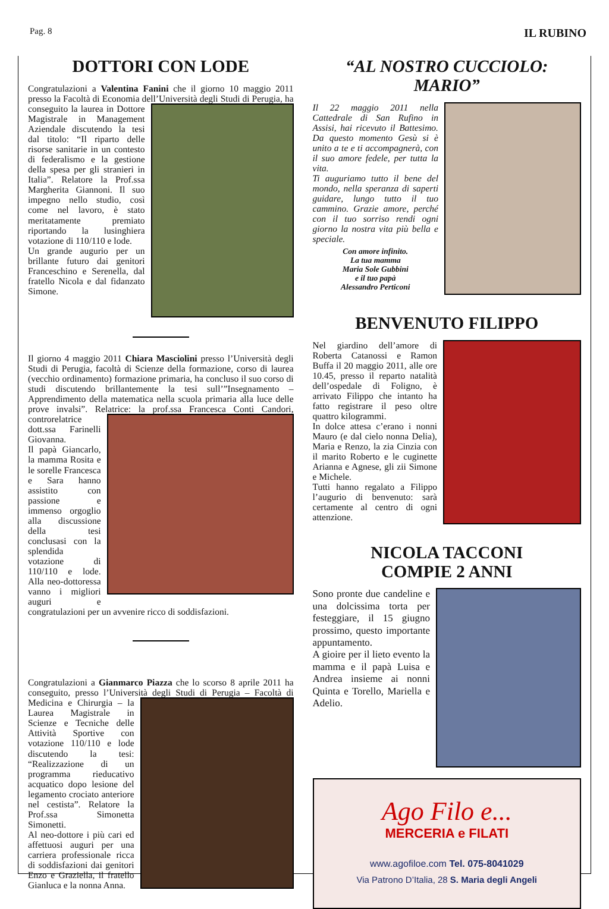Pag. 8 IL RUBINO
DOTTORI CON LODE
Congratulazioni a Valentina Fanini che il giorno 10 maggio 2011 presso la Facoltà di Economia dell’Università degli Studi di Perugia, ha conseguito la laurea in Dottore Magistrale in Management Aziendale discutendo la tesi dal titolo: “Il riparto delle risorse sanitarie in un contesto di federalismo e la gestione della spesa per gli stranieri in Italia”. Relatore la Prof.ssa Margherita Giannoni. Il suo impegno nello studio, così come nel lavoro, è stato meritatamente premiato riportando la lusinghiera votazione di 110/110 e lode.
Un grande augurio per un brillante futuro dai genitori Franceschino e Serenella, dal fratello Nicola e dal fidanzato Simone.
Il giorno 4 maggio 2011 Chiara Masciolini presso l’Università degli Studi di Perugia, facoltà di Scienze della formazione, corso di laurea (vecchio ordinamento) formazione primaria, ha concluso il suo corso di studi discutendo brillantemente la tesi sull’”Insegnamento – Apprendimento della matematica nella scuola primaria alla luce delle prove invalsi”. Relatrice: la prof.ssa Francesca Conti Candori, controrelatrice dott.ssa Farinelli Giovanna.
Il papà Giancarlo, la mamma Rosita e le sorelle Francesca e Sara hanno assistito con passione e immenso orgoglio alla discussione della tesi conclusasi con la splendida votazione di 110/110 e lode. Alla neo-dottoressa vanno i migliori auguri e congratulazioni per un avvenire ricco di soddisfazioni.
Congratulazioni a Gianmarco Piazza che lo scorso 8 aprile 2011 ha conseguito, presso l’Università degli Studi di Perugia – Facoltà di Medicina e Chirurgia – la Laurea Magistrale in Scienze e Tecniche delle Attività Sportive con votazione 110/110 e lode discutendo la tesi: “Realizzazione di un programma rieducativo acquatico dopo lesione del legamento crociato anteriore nel cestista”. Relatore la Prof.ssa Simonetta Simonetti.
Al neo-dottore i più cari ed affettuosi auguri per una carriera professionale ricca di soddisfazioni dai genitori Enzo e Graziella, il fratello Gianluca e la nonna Anna.
“AL NOSTRO CUCCIOLO: MARIO”
Il 22 maggio 2011 nella Cattedrale di San Rufino in Assisi, hai ricevuto il Battesimo. Da questo momento Gesù si è unito a te e ti accompagnerà, con il suo amore fedele, per tutta la vita.
Ti auguriamo tutto il bene del mondo, nella speranza di saperti guidare, lungo tutto il tuo cammino. Grazie amore, perché con il tuo sorriso rendi ogni giorno la nostra vita più bella e speciale.
Con amore infinito.
La tua mamma
Maria Sole Gubbini
e il tuo papà
Alessandro Perticoni
BENVENUTO FILIPPO
Nel giardino dell’amore di Roberta Catanossi e Ramon Buffa il 20 maggio 2011, alle ore 10.45, presso il reparto natalità dell’ospedale di Foligno, è arrivato Filippo che intanto ha fatto registrare il peso oltre quattro kilogrammi.
In dolce attesa c’erano i nonni Mauro (e dal cielo nonna Delia), Maria e Renzo, la zia Cinzia con il marito Roberto e le cuginette Arianna e Agnese, gli zii Simone e Michele.
Tutti hanno regalato a Filippo l’augurio di benvenuto: sarà certamente al centro di ogni attenzione.
NICOLA TACCONI
COMPIE 2 ANNI
Sono pronte due candeline e una dolcissima torta per festeggiare, il 15 giugno prossimo, questo importante appuntamento.
A gioire per il lieto evento la mamma e il papà Luisa e Andrea insieme ai nonni Quinta e Torello, Mariella e Adelio.
Ago Filo e...
MERCERIA e FILATI
www.agofiloe.com Tel. 075-8041029
Via Patrono D’Italia, 28 S. Maria degli Angeli